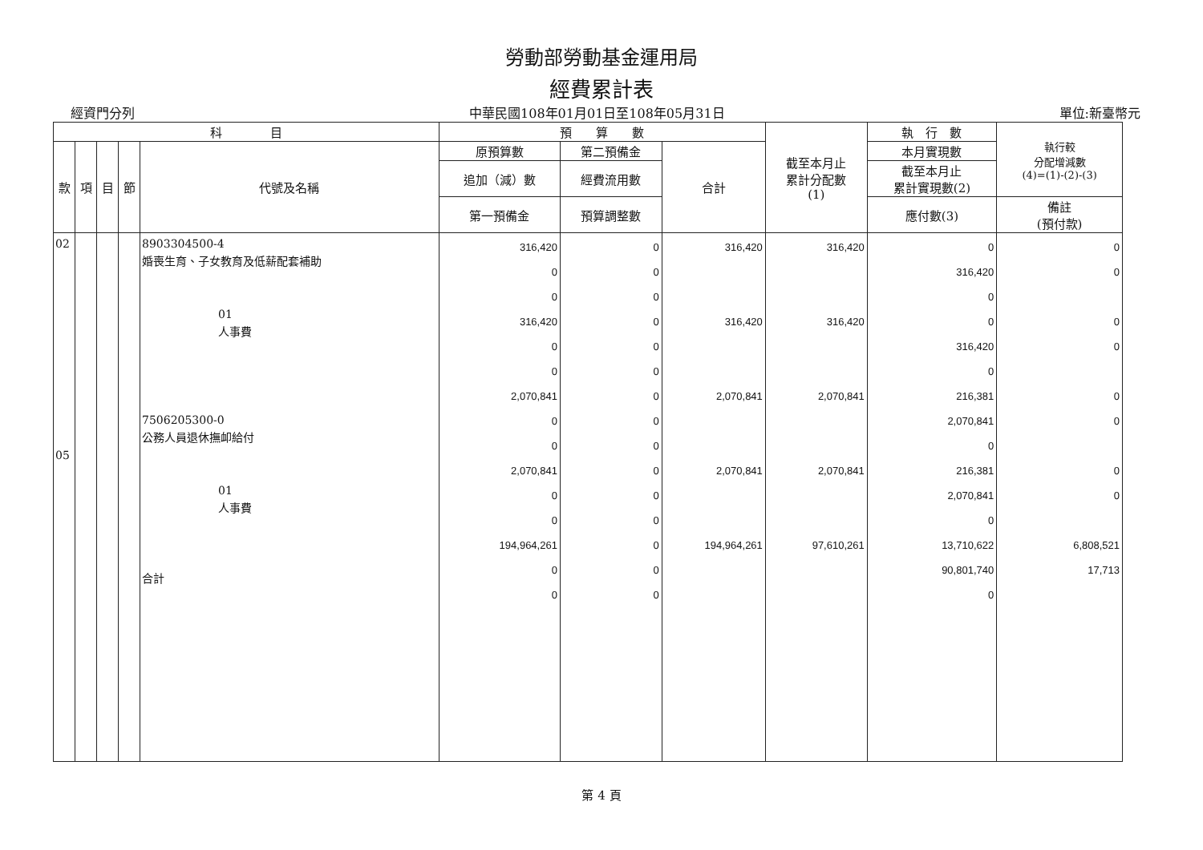勞動部勞動基金運用局
經費累計表
經資門分列 中華民國108年01月01日至108年05月31日 單位:新臺幣元
| 科 目 | | | | | 預 算 數 | | | 截至本月止 累計分配數 (1) | 執 行 數 | 執行較 分配增減數 (4)=(1)-(2)-(3) |
| --- | --- | --- | --- | --- | --- | --- | --- | --- | --- | --- |
| 款 | 項 | 目 | 節 | 代號及名稱 | 原預算數 | 第二預備金 | 合計 | | 本月實現數 | |
| | | | | | 追加（減）數 | 經費流用數 | | | 截至本月止 累計實現數(2) | |
| | | | | | 第一預備金 | 預算調整數 | | | 應付數(3) | 備註 (預付款) |
| 02 05 | | | | 8903304500-4 婚喪生育、子女教育及低薪配套補助 01 人事費 7506205300-0 公務人員退休撫卹給付 01 人事費 合計 | 316,420 0 0 316,420 0 0 2,070,841 0 0 2,070,841 0 0 194,964,261 0 0 | 0 0 0 0 0 0 0 0 0 0 0 0 0 0 0 | 316,420 316,420 2,070,841 2,070,841 194,964,261 | 316,420 316,420 2,070,841 2,070,841 97,610,261 | 0 316,420 0 0 316,420 0 216,381 2,070,841 0 216,381 2,070,841 0 13,710,622 90,801,740 0 | 0 0 0 0 0 0 0 0 6,808,521 17,713 |
第 4 頁